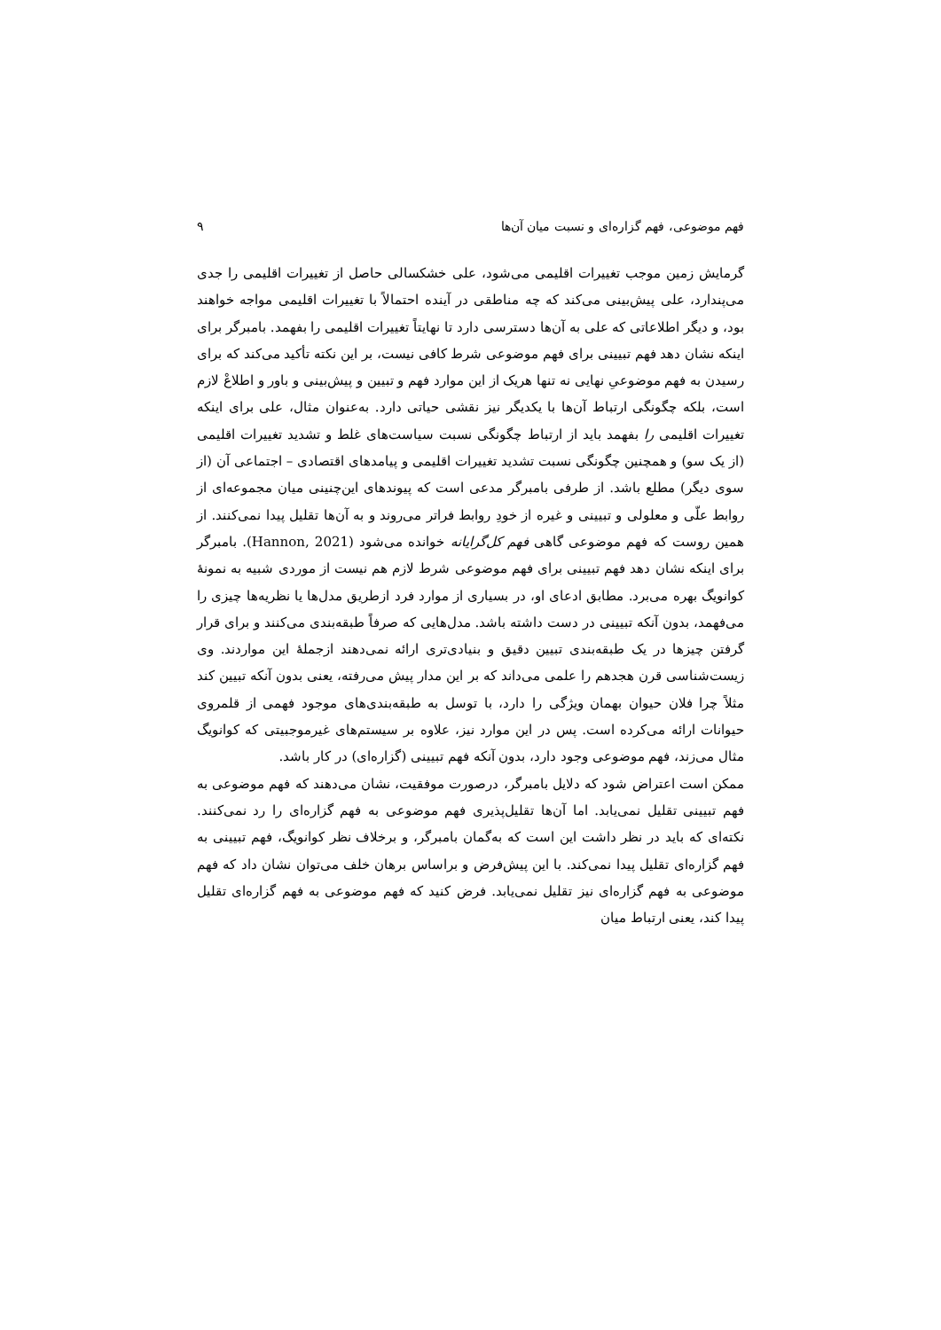فهم موضوعی، فهم گزاره‌ای و نسبت میان آن‌ها ۹
گرمایش زمین موجب تغییرات اقلیمی می‌شود، علی خشکسالی حاصل از تغییرات اقلیمی را جدی می‌پندارد، علی پیش‌بینی می‌کند که چه مناطقی در آینده احتمالاً با تغییرات اقلیمی مواجه خواهند بود، و دیگر اطلاعاتی که علی به آن‌ها دسترسی دارد تا نهایتاً تغییرات اقلیمی را بفهمد. بامبرگر برای اینکه نشان دهد فهم تبیینی برای فهم موضوعی شرط کافی نیست، بر این نکته تأکید می‌کند که برای رسیدن به فهم موضوعیِ نهایی نه تنها هریک از این موارد فهم و تبیین و پیش‌بینی و باور و اطلاعْ لازم است، بلکه چگونگی ارتباط آن‌ها با یکدیگر نیز نقشی حیاتی دارد. به‌عنوان مثال، علی برای اینکه تغییرات اقلیمی را بفهمد باید از ارتباط چگونگی نسبت سیاست‌های غلط و تشدید تغییرات اقلیمی (از یک سو) و همچنین چگونگی نسبت تشدید تغییرات اقلیمی و پیامدهای اقتصادی – اجتماعی آن (از سوی دیگر) مطلع باشد. از طرفی بامبرگر مدعی است که پیوندهای این‌چنینی میان مجموعه‌ای از روابط علّی و معلولی و تبیینی و غیره از خودِ روابط فراتر می‌روند و به آن‌ها تقلیل پیدا نمی‌کنند. از همین روست که فهم موضوعی گاهی فهم کل‌گرایانه خوانده می‌شود (Hannon, 2021). بامبرگر برای اینکه نشان دهد فهم تبیینی برای فهم موضوعی شرط لازم هم نیست از موردی شبیه به نمونهٔ کوانویگ بهره می‌برد. مطابق ادعای او، در بسیاری از موارد فرد ازطریق مدل‌ها یا نظریه‌ها چیزی را می‌فهمد، بدون آنکه تبیینی در دست داشته باشد. مدل‌هایی که صرفاً طبقه‌بندی می‌کنند و برای قرار گرفتن چیزها در یک طبقه‌بندی تبیین دقیق و بنیادی‌تری ارائه نمی‌دهند ازجملهٔ این مواردند. وی زیست‌شناسی قرن هجدهم را علمی می‌داند که بر این مدار پیش می‌رفته، یعنی بدون آنکه تبیین کند مثلاً چرا فلان حیوان بهمان ویژگی را دارد، با توسل به طبقه‌بندی‌های موجود فهمی از قلمروی حیوانات ارائه می‌کرده است. پس در این موارد نیز، علاوه بر سیستم‌های غیرموجبیتی که کوانویگ مثال می‌زند، فهم موضوعی وجود دارد، بدون آنکه فهم تبیینی (گزاره‌ای) در کار باشد.
ممکن است اعتراض شود که دلایل بامبرگر، درصورت موفقیت، نشان می‌دهند که فهم موضوعی به فهم تبیینی تقلیل نمی‌یابد. اما آن‌ها تقلیل‌پذیری فهم موضوعی به فهم گزاره‌ای را رد نمی‌کنند. نکته‌ای که باید در نظر داشت این است که به‌گمان بامبرگر، و برخلاف نظر کوانویگ، فهم تبیینی به فهم گزاره‌ای تقلیل پیدا نمی‌کند. با این پیش‌فرض و براساس برهان خلف می‌توان نشان داد که فهم موضوعی به فهم گزاره‌ای نیز تقلیل نمی‌یابد. فرض کنید که فهم موضوعی به فهم گزاره‌ای تقلیل پیدا کند، یعنی ارتباط میان